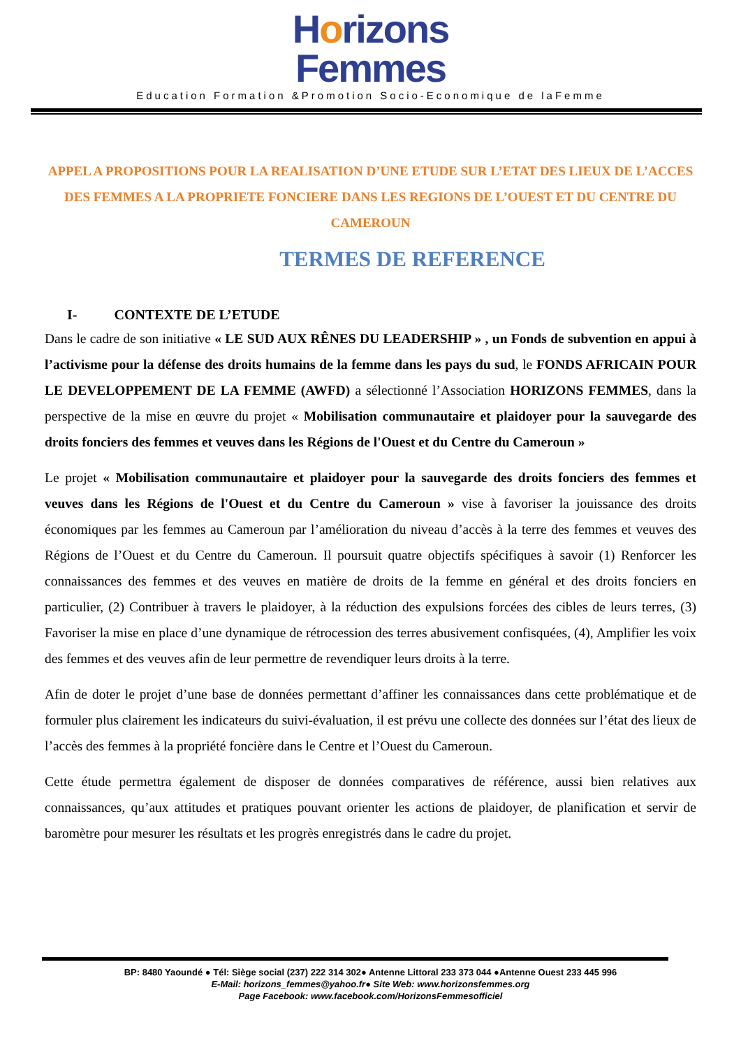Horizons
Femmes
Education Formation &Promotion Socio-Economique de laFemme
APPEL A PROPOSITIONS POUR LA REALISATION D’UNE ETUDE SUR L’ETAT DES LIEUX DE L’ACCES DES FEMMES A LA PROPRIETE FONCIERE DANS LES REGIONS DE L’OUEST ET DU CENTRE DU CAMEROUN
TERMES DE REFERENCE
I- CONTEXTE DE L’ETUDE
Dans le cadre de son initiative « LE SUD AUX RÊNES DU LEADERSHIP » , un Fonds de subvention en appui à l’activisme pour la défense des droits humains de la femme dans les pays du sud, le FONDS AFRICAIN POUR LE DEVELOPPEMENT DE LA FEMME (AWFD) a sélectionné l’Association HORIZONS FEMMES, dans la perspective de la mise en œuvre du projet « Mobilisation communautaire et plaidoyer pour la sauvegarde des droits fonciers des femmes et veuves dans les Régions de l'Ouest et du Centre du Cameroun »
Le projet « Mobilisation communautaire et plaidoyer pour la sauvegarde des droits fonciers des femmes et veuves dans les Régions de l'Ouest et du Centre du Cameroun » vise à favoriser la jouissance des droits économiques par les femmes au Cameroun par l’amélioration du niveau d’accès à la terre des femmes et veuves des Régions de l’Ouest et du Centre du Cameroun. Il poursuit quatre objectifs spécifiques à savoir (1) Renforcer les connaissances des femmes et des veuves en matière de droits de la femme en général et des droits fonciers en particulier, (2) Contribuer à travers le plaidoyer, à la réduction des expulsions forcées des cibles de leurs terres, (3) Favoriser la mise en place d’une dynamique de rétrocession des terres abusivement confisquées, (4), Amplifier les voix des femmes et des veuves afin de leur permettre de revendiquer leurs droits à la terre.
Afin de doter le projet d’une base de données permettant d’affiner les connaissances dans cette problématique et de formuler plus clairement les indicateurs du suivi-évaluation, il est prévu une collecte des données sur l’état des lieux de l’accès des femmes à la propriété foncière dans le Centre et l’Ouest du Cameroun.
Cette étude permettra également de disposer de données comparatives de référence, aussi bien relatives aux connaissances, qu’aux attitudes et pratiques pouvant orienter les actions de plaidoyer, de planification et servir de baromètre pour mesurer les résultats et les progrès enregistrés dans le cadre du projet.
BP: 8480 Yaoundé ● Tél: Siège social (237) 222 314 302● Antenne Littoral 233 373 044 ●Antenne Ouest 233 445 996
E-Mail: horizons_femmes@yahoo.fr● Site Web: www.horizonsfemmes.org
Page Facebook: www.facebook.com/HorizonsFemmesofficiel